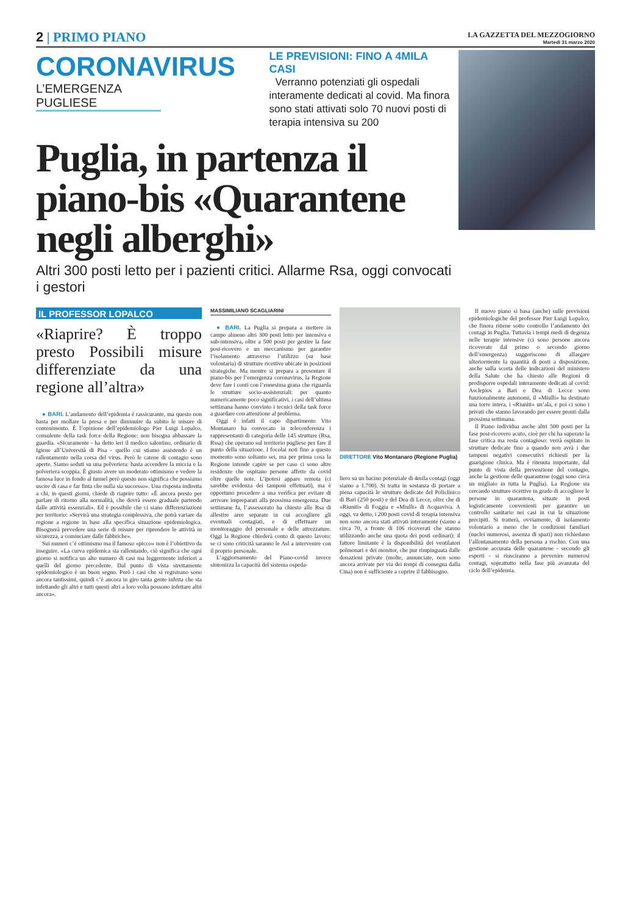2 | PRIMO PIANO
LA GAZZETTA DEL MEZZOGIORNO
Martedì 31 marzo 2020
CORONAVIRUS
L’EMERGENZA PUGLIESE
LE PREVISIONI: FINO A 4MILA CASI
Verranno potenziati gli ospedali interamente dedicati al covid. Ma finora sono stati attivati solo 70 nuovi posti di terapia intensiva su 200
Puglia, in partenza il piano-bis «Quarantene negli alberghi»
Altri 300 posti letto per i pazienti critici. Allarme Rsa, oggi convocati i gestori
IL PROFESSOR LOPALCO
«Riaprire? È troppo presto Possibili misure differenziate da una regione all’altra»
● BARI. L’andamento dell’epidemia è rassicurante, ma questo non basta per mollare la presa e per diminuire da subito le misure di contenimento. È l’opinione dell’epidemiologo Pier Luigi Lopalco, consulente della task force della Regione: non bisogna abbassare la guardia. «Sicuramente - ha detto ieri il medico salentino, ordinario di Igiene all’Università di Pisa - quello cui stiamo assistendo è un rallentamento nella corsa del virus. Però le catene di contagio sono aperte. Siamo seduti su una polveriera: basta accendere la miccia e la polveriera scoppia. È giusto avere un moderato ottimismo e vedere la famosa luce in fondo al tunnel però questo non significa che possiamo uscire di casa e far finta che nulla sia successo». Una risposta indiretta a chi, in questi giorni, chiede di riaprire tutto: «È ancora presto per parlare di ritorno alla normalità, che dovrà essere graduale partendo dalle attività essenziali». Ed è possibile che ci siano differenziazioni per territorio: «Servirà una strategia complessiva, che potrà variare da regione a regione in base alla specifica situazione epidemiologica. Bisognerà prevedere una serie di misure per riprendere le attività in sicurezza, a cominciare dalle fabbriche».
Sui numeri c’è ottimismo ma il famoso «picco» non è l’obiettivo da inseguire. «La curva epidemica sta rallentando, ciò significa che ogni giorno si notifica un alto numero di casi ma leggermente inferiori a quelli del giorno precedente. Dal punto di vista strettamente epidemiologico è un buon segno. Però i casi che si registrano sono ancora tantissimi, quindi c’è ancora in giro tanta gente infetta che sta infettando gli altri e tutti questi altri a loro volta possono infettare altri ancora».
MASSIMILIANO SCAGLIARINI
● BARI. La Puglia si prepara a mettere in campo almeno altri 300 posti letto per intensiva e sub-intensiva, oltre a 500 posti per gestire la fase post-ricovero e un meccanismo per garantire l’isolamento attraverso l’utilizzo (su base volontaria) di strutture ricettive ubicate in posizioni strategiche. Ma mentre si prepara a presentare il piano-bis per l’emergenza coronavirus, la Regione deve fare i conti con l’ennesima grana che riguarda le strutture socio-assistenziali: per quanto numericamente poco significativi, i casi dell’ultima settimana hanno convinto i tecnici della task force a guardare con attenzione al problema.
Oggi è infatti il capo dipartimento Vito Montanaro ha convocato in teleconferenza i rappresentanti di categoria delle 145 strutture (Rsa, Rssa) che operano sul territorio pugliese per fare il punto della situazione. I focolai noti fino a questo momento sono soltanto sei, ma per prima cosa la Regione intende capire se per caso ci sono altre residenze che ospitano persone affette da covid oltre quelle note. L’ipotesi appare remota (ci sarebbe evidenza dei tamponi effettuati), ma è opportuno procedere a una verifica per evitare di arrivare impreparati alla prossima emergenza. Due settimane fa, l’assessorato ha chiesto alle Rsa di allestire aree separate in cui accogliere gli eventuali contagiati, e di effettuare un monitoraggio del personale e delle attrezzature. Oggi la Regione chiederà conto di questo lavoro: se ci sono criticità saranno le Asl a intervenire con il proprio personale.
L’aggiornamento del Piano-covid invece sintonizza la capacità del sistema ospeda-
DIRETTORE Vito Montanaro (Regione Puglia)
liero su un bacino potenziale di 4mila contagi (oggi siamo a 1.700). Si tratta in sostanza di portare a piena capacità le strutture dedicate del Policlinico di Bari (250 posti) e del Dea di Lecce, oltre che di «Riuniti» di Foggia e «Miulli» di Acquaviva. A oggi, va detto, i 200 posti covid di terapia intensiva non sono ancora stati attivati interamente (siamo a circa 70, a fronte di 106 ricoverati che stanno utilizzando anche una quota dei posti ordinari): il fattore limitante è la disponibilità dei ventilatori polmonari e dei monitor, che pur rimpinguata dalle donazioni private (molte, annunciate, non sono ancora arrivate per via dei tempi di consegna dalla Cina) non è sufficiente a coprire il fabbisogno.
Il nuovo piano si basa (anche) sulle previsioni epidemiologiche del professor Pier Luigi Lopalco, che finora ritiene sotto controllo l’andamento dei contagi in Puglia. Tuttavia i tempi medi di degenza nelle terapie intensive (ci sono persone ancora ricoverate dal primo o secondo giorno dell’emergenza) suggeriscono di allargare ulteriormente la quantità di posti a disposizione, anche sulla scorta delle indicazioni del ministero della Salute che ha chiesto alle Regioni di predisporre ospedali interamente dedicati al covid: Asclepios a Bari e Dea di Lecce sono funzionalmente autonomi, il «Miulli» ha destinato una torre intera, i «Riuniti» un’ala, e poi ci sono i privati che stanno lavorando per essere pronti dalla prossima settimana.
Il Piano individua anche altri 500 posti per la fase post-ricovero acuto, cioè per chi ha superato la fase critica ma resta contagioso: verrà ospitato in strutture dedicate fino a quando non avrà i due tamponi negativi consecutivi richiesti per la guarigione clinica. Ma è ritenuta importante, dal punto di vista della prevenzione del contagio, anche la gestione delle quarantene (oggi sono circa un migliaio in tutta la Puglia). La Regione sta cercando strutture ricettive in grado di accogliere le persone in quarantena, situate in posti logisticamente convenienti per garantire un controllo sanitario nei casi in cui la situazione precipiti. Si tratterà, ovviamente, di isolamento volontario a meno che le condizioni familiari (nuclei numerosi, assenza di spazi) non richiedano l’allontanamento della persona a rischio. Con una gestione accurata delle quarantene - secondo gli esperti - si riusciranno a prevenire numerosi contagi, soprattutto nella fase più avanzata del ciclo dell’epidemia.